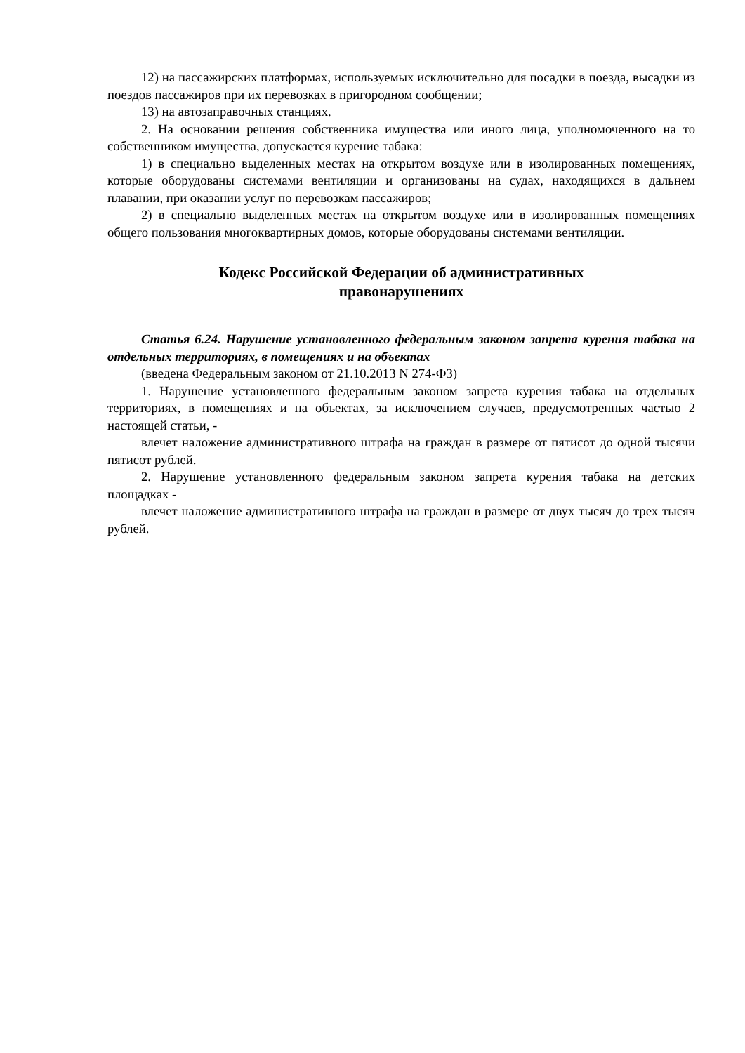12) на пассажирских платформах, используемых исключительно для посадки в поезда, высадки из поездов пассажиров при их перевозках в пригородном сообщении;
13) на автозаправочных станциях.
2. На основании решения собственника имущества или иного лица, уполномоченного на то собственником имущества, допускается курение табака:
1) в специально выделенных местах на открытом воздухе или в изолированных помещениях, которые оборудованы системами вентиляции и организованы на судах, находящихся в дальнем плавании, при оказании услуг по перевозкам пассажиров;
2) в специально выделенных местах на открытом воздухе или в изолированных помещениях общего пользования многоквартирных домов, которые оборудованы системами вентиляции.
Кодекс Российской Федерации об административных
правонарушениях
Статья 6.24. Нарушение установленного федеральным законом запрета курения табака на отдельных территориях, в помещениях и на объектах
(введена Федеральным законом от 21.10.2013 N 274-ФЗ)
1. Нарушение установленного федеральным законом запрета курения табака на отдельных территориях, в помещениях и на объектах, за исключением случаев, предусмотренных частью 2 настоящей статьи, -
влечет наложение административного штрафа на граждан в размере от пятисот до одной тысячи пятисот рублей.
2. Нарушение установленного федеральным законом запрета курения табака на детских площадках -
влечет наложение административного штрафа на граждан в размере от двух тысяч до трех тысяч рублей.